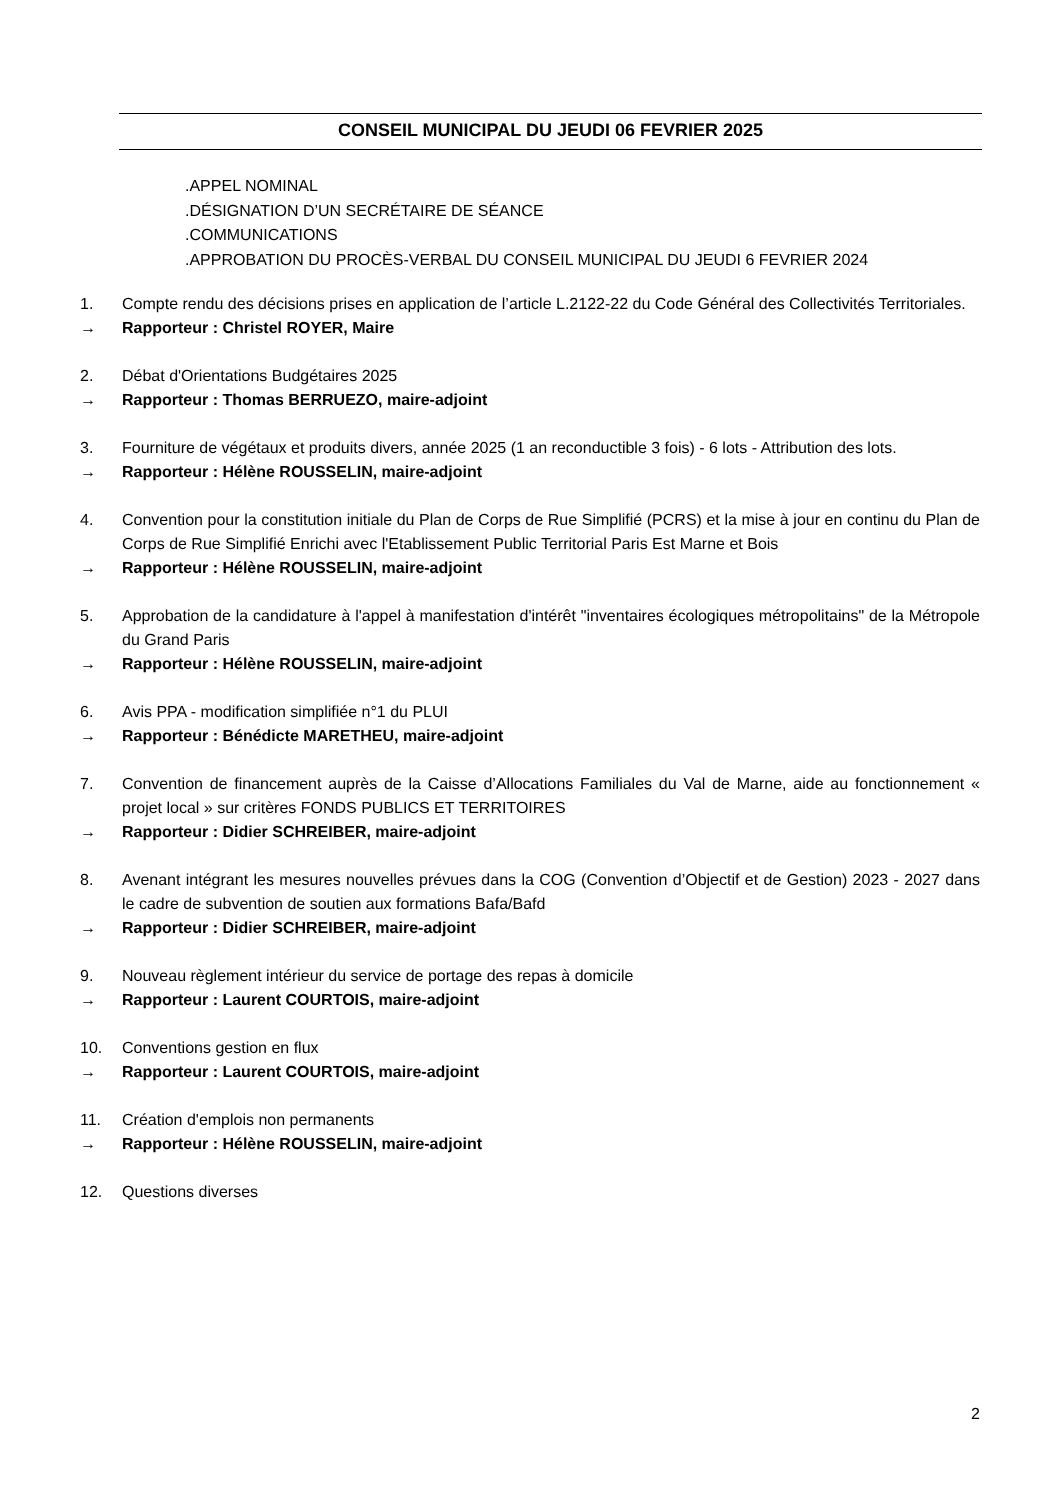CONSEIL MUNICIPAL DU JEUDI 06 FEVRIER 2025
.APPEL NOMINAL
.DÉSIGNATION D’UN SECRÉTAIRE DE SÉANCE
.COMMUNICATIONS
.APPROBATION DU PROCÈS-VERBAL DU CONSEIL MUNICIPAL DU JEUDI 6 FEVRIER 2024
1. Compte rendu des décisions prises en application de l’article L.2122-22 du Code Général des Collectivités Territoriales.
→ Rapporteur : Christel ROYER, Maire
2. Débat d'Orientations Budgétaires 2025
→ Rapporteur : Thomas BERRUEZO, maire-adjoint
3. Fourniture de végétaux et produits divers, année 2025 (1 an reconductible 3 fois) - 6 lots - Attribution des lots.
→ Rapporteur : Hélène ROUSSELIN, maire-adjoint
4. Convention pour la constitution initiale du Plan de Corps de Rue Simplifié (PCRS) et la mise à jour en continu du Plan de Corps de Rue Simplifié Enrichi avec l'Etablissement Public Territorial Paris Est Marne et Bois
→ Rapporteur : Hélène ROUSSELIN, maire-adjoint
5. Approbation de la candidature à l'appel à manifestation d'intérêt "inventaires écologiques métropolitains" de la Métropole du Grand Paris
→ Rapporteur : Hélène ROUSSELIN, maire-adjoint
6. Avis PPA - modification simplifiée n°1 du PLUI
→ Rapporteur : Bénédicte MARETHEU, maire-adjoint
7. Convention de financement auprès de la Caisse d’Allocations Familiales du Val de Marne, aide au fonctionnement « projet local » sur critères FONDS PUBLICS ET TERRITOIRES
→ Rapporteur : Didier SCHREIBER, maire-adjoint
8. Avenant intégrant les mesures nouvelles prévues dans la COG (Convention d’Objectif et de Gestion) 2023 - 2027 dans le cadre de subvention de soutien aux formations Bafa/Bafd
→ Rapporteur : Didier SCHREIBER, maire-adjoint
9. Nouveau règlement intérieur du service de portage des repas à domicile
→ Rapporteur : Laurent COURTOIS, maire-adjoint
10. Conventions gestion en flux
→ Rapporteur : Laurent COURTOIS, maire-adjoint
11. Création d'emplois non permanents
→ Rapporteur : Hélène ROUSSELIN, maire-adjoint
12. Questions diverses
2